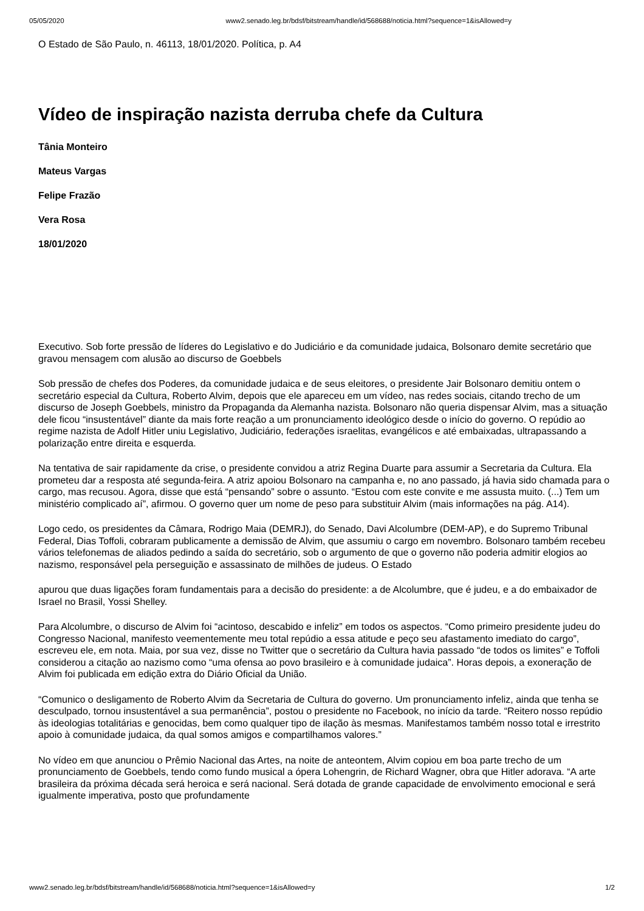05/05/2020 www2.senado.leg.br/bdsf/bitstream/handle/id/568688/noticia.html?sequence=1&isAllowed=y
O Estado de São Paulo, n. 46113, 18/01/2020. Política, p. A4
Vídeo de inspiração nazista derruba chefe da Cultura
Tânia Monteiro
Mateus Vargas
Felipe Frazão
Vera Rosa
18/01/2020
Executivo. Sob forte pressão de líderes do Legislativo e do Judiciário e da comunidade judaica, Bolsonaro demite secretário que gravou mensagem com alusão ao discurso de Goebbels
Sob pressão de chefes dos Poderes, da comunidade judaica e de seus eleitores, o presidente Jair Bolsonaro demitiu ontem o secretário especial da Cultura, Roberto Alvim, depois que ele apareceu em um vídeo, nas redes sociais, citando trecho de um discurso de Joseph Goebbels, ministro da Propaganda da Alemanha nazista. Bolsonaro não queria dispensar Alvim, mas a situação dele ficou “insustentável” diante da mais forte reação a um pronunciamento ideológico desde o início do governo. O repúdio ao regime nazista de Adolf Hitler uniu Legislativo, Judiciário, federações israelitas, evangélicos e até embaixadas, ultrapassando a polarização entre direita e esquerda.
Na tentativa de sair rapidamente da crise, o presidente convidou a atriz Regina Duarte para assumir a Secretaria da Cultura. Ela prometeu dar a resposta até segunda-feira. A atriz apoiou Bolsonaro na campanha e, no ano passado, já havia sido chamada para o cargo, mas recusou. Agora, disse que está “pensando” sobre o assunto. “Estou com este convite e me assusta muito. (...) Tem um ministério complicado aí”, afirmou. O governo quer um nome de peso para substituir Alvim (mais informações na pág. A14).
Logo cedo, os presidentes da Câmara, Rodrigo Maia (DEMRJ), do Senado, Davi Alcolumbre (DEM-AP), e do Supremo Tribunal Federal, Dias Toffoli, cobraram publicamente a demissão de Alvim, que assumiu o cargo em novembro. Bolsonaro também recebeu vários telefonemas de aliados pedindo a saída do secretário, sob o argumento de que o governo não poderia admitir elogios ao nazismo, responsável pela perseguição e assassinato de milhões de judeus. O Estado
apurou que duas ligações foram fundamentais para a decisão do presidente: a de Alcolumbre, que é judeu, e a do embaixador de Israel no Brasil, Yossi Shelley.
Para Alcolumbre, o discurso de Alvim foi “acintoso, descabido e infeliz” em todos os aspectos. “Como primeiro presidente judeu do Congresso Nacional, manifesto veementemente meu total repúdio a essa atitude e peço seu afastamento imediato do cargo”, escreveu ele, em nota. Maia, por sua vez, disse no Twitter que o secretário da Cultura havia passado “de todos os limites” e Toffoli considerou a citação ao nazismo como “uma ofensa ao povo brasileiro e à comunidade judaica”. Horas depois, a exoneração de Alvim foi publicada em edição extra do Diário Oficial da União.
“Comunico o desligamento de Roberto Alvim da Secretaria de Cultura do governo. Um pronunciamento infeliz, ainda que tenha se desculpado, tornou insustentável a sua permanência”, postou o presidente no Facebook, no início da tarde. “Reitero nosso repúdio às ideologias totalitárias e genocidas, bem como qualquer tipo de ilação às mesmas. Manifestamos também nosso total e irrestrito apoio à comunidade judaica, da qual somos amigos e compartilhamos valores.”
No vídeo em que anunciou o Prêmio Nacional das Artes, na noite de anteontem, Alvim copiou em boa parte trecho de um pronunciamento de Goebbels, tendo como fundo musical a ópera Lohengrin, de Richard Wagner, obra que Hitler adorava. “A arte brasileira da próxima década será heroica e será nacional. Será dotada de grande capacidade de envolvimento emocional e será igualmente imperativa, posto que profundamente
www2.senado.leg.br/bdsf/bitstream/handle/id/568688/noticia.html?sequence=1&isAllowed=y 1/2